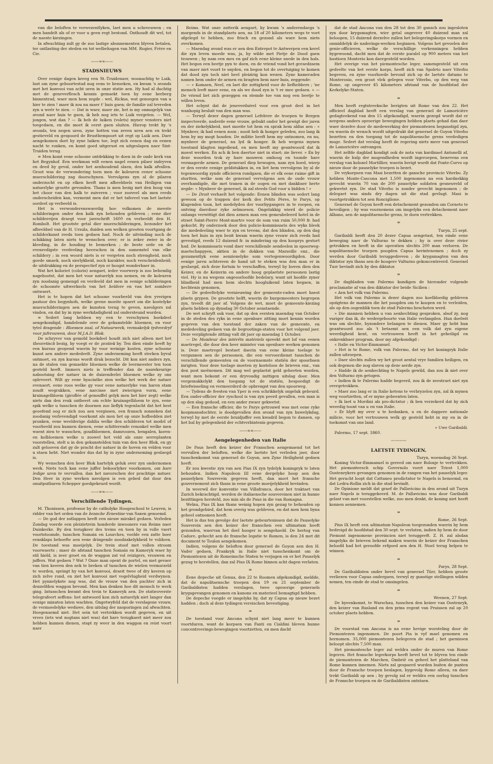van die beloften te verwezentlyken, laet men u schreeuwen ; en men handelt als of er voor u geen regt bestond. Onthoudt dit wel, tot de naeste kiezingen.
In afwachting zult gy de zoo lastige abonnementen blyven betalen, ter ontlasting der steden en tot welbehagen van MM. Rogier, Frère en Cie.
——∞∞——
STADSNIEUWS
Over eenige dagen kreeg een St.-Truidenaer, woonachtig te Luik, lust om zyne geboortestad nog eens te bezoeken, en kwam 's avonds met het konvooi van acht uren in onze statie aen. Hy had al duchtig met de geneverflesch kennis gemaekt toen hy eene herberg binnentrad, waer men hem zegde : wel, Rickus, wat genoegen van u hier te zien ! maer ik zou nu maer t' huis gaen; de familie zal tevreden zyn u weêr te zien. — Dat is waer, maer zie, het is my onmogelyk van avond naer huis te gaen, ik heb nog iets te Luik vergeten. — Wel, jongen, wat dan ? — Ik heb de luiken (volets) myner vensters niet toegedaen, en die moet ik eerst gaen sluiten. Hierop trekt hy 's avonds, ten negen uren, zyne botten van zeven uren aen en trekt gestieveld en gespoord de Brusthempoort uit regt op Luik aen. Daer aengekomen doet hy zyne luiken toe, legt zich eenen dag en eenen nacht te ronken, en komt goed uitgerust en uitgeslapen naer Sint-Truiden terug.
= Men komt eene schoone ontdekking te doen in de oude kerk van het Begynhof. Een werkman wilt eenen nagel eenen pilaer indryven en deed by geval, onder het aenhoudend slaen, den kalk afvallen. Groot was de verwondering toen men de koleuren eener schoone muerschildering zag doorschynen. Vervolgens zyn al de pilaren onderzocht en op elken heeft men afbeeldsels van Heiligen van natuerlyke grootte gevonden. Thans is men bezig met den boog van het choor van den kalk te zuiveren ; voor zooveel als men reeds onderscheiden kan, vermeint men dat er het tafereel van het laetste oordeel op verbeeld is.
Het is verwonderenswaerdig hoe volkomen de meeste schilderingen onder den kalk zyn behouden gebleven ; eene dier schildereijen draegt voor jaerschrift 1600 en verbeeldt den H. Rombolt. Het grootste getal dier muerschilderingen, bezonder het afbeeldsel van de H. Ursula, duiden aen welken grooten voortgang de schilderkunst reeds toen gedaen had. Noch de uitvinding noch de schikking laten niets te wenschen over; er is zeker zwier in de kleeding, in de houding te bemerken ; de beste orde en de evenredigste verdeeling heerschen in den samenstel van elke schildery ; in een woord niets is er vergeten noch strengheid, noch goede smaek, noch sierlykheid, noch karakter, noch verscheidenheid; de uitdrukking en de perspectief zyn er hoogst wonderbaer in.
Wat het koloriet (coloris) aengaet, ieder voorwerp is zoo behendig nagebootst, dat men het voor natuerlyk zou nemen, en de koleuren zyn zoodanig gemengd en verdeeld dat men in eenige schilderingen de schoonste uitwerksels van het heldere en van het sombere ontwaert.
Het is te hopen dat het schoone voorbeeld van den yverigen pastoor des begynhofs, welke geene moeite spaert om die kostelyke muerschilderingen aen de kunsten terug te geven, navolgers zal vinden, en dat hy in zyne werkdadigheid zal ondersteund worden.
= Sedert lang hebben wy een te verschynen boekdeel aengekondigd, handelende over de gekunstelde bloemen, en voor tytel dragende : Bloemen zaal, of Natuurwerk, vermakelyk tydverdryf voor jufvrouwen, door M.J.A.D. Blok.
De schryver van gemeld boekdeel houdt zich niet alleen met het theoretisch bezig, hy voegt er de pratiek by. Ten dien einde heeft hy een kursus geopend waerin hy voor weinige kosten, zyne schoone kunst aen andere mededeelt. Zyne onderneming heeft sterken byval ontmoet, en zyn kursus wordt druk bezocht. Dit kon niet anders zyn, na de stalen van gemaekte bloemen welke de leermeester ten toon gesteld heeft. Immers niets is treffender dan de nauwkeurige nabootsing der natuer in de duizenderlei bloemen welke zy ons opleveert. Wilt gy eene hyacinthe zien welke het werk der natuer evenaert, eene roos welke gy voor eene natuerlyke van haren stam zoudt wegrukken, eene narcisse met zwierigen vorm, eene kruinagelbloem (giroflée of genouffel gelyk men het hier zegt) welke niets dan den reuk ontbeert om echte kruinagelbloem te zyn, eene spik welke u tusschen de doornen zoo lieflyk tegenlacht dat het best geoefend oog er zich zou aen vergissen, een fransch zonneken dat zoodanig verlevendigd voorkomt als men het op onze hofbedden ziet pronken, eene weelderige dahlia welke den schilderen tot model of voorbeeld zou kunnen dienen, eene schitterende renonkel welke men waent zien te wasschen, goudbloemen, damroozen, bengalen, koren- en kolbloemen welke u zoowel het veld als onze serreplanten voorstellen, stelt u in den gekunstelden tuin van den heer Blok, en gy zult gelooven dat gy de pracht der natuer in de hoven en velden voor u staen hebt. Niet wonder dus dat hy in zyne onderneming geslaegd is.
Wy wenschen den heer Blok hartelyk geluk over zyn ondernomen werk. Niets toch kan eene juffer bekoorlyker voorkomen, om hare ledige uren te vervullen, dan het navorschen der prachtige natuer. Den Heer in zyne werken navolgen is een gebed dat door den onuitputbaren Schepper goedgekeurd wordt.
——∞∞——
Verschillende Tydingen.
M. Thonissen, professor by de catholyke Hoogeschool te Leuven, is ridder van het orden van de branche Ernestine van Saxen genoemd.
— De god der zatlappen heeft een nieuw mirakel gedaen. Verleden Zondag voerde een pleizietrein honderde inwooners van Reims naer Duinkerke. By den terugkeer des treins en toen hy in volle vaert voortstoomde, tusschen Somain en Lourches, voelde een zatte boer eensklaps behoefte aen eene dringende noodzakelykheid te voldoen. De toestand was moeijelyk. De trein stoof met vollen stroom voorwaerts ; maer de afstand tusschen Somain en Kameryk waer hy stil hield, is zeer groet en de waggon zat vol reizigers, vrouwen en juffers. Wat gedaen ? Wat ? Onze man opent de portel, en met gevaer van tien keeren den nek te breken of tusschen de wielen vermorzeld te worden, springt hy van het konvooi, draeit twee of dry keeren op zich zelve rond, en ziet het konvooi met vogelvlugheid verdwynen. Het pynnelykste nog was, dat de vrouw van den pachter zich in denzelfden waggon bevond. Men kan denken hoe dit mensch te werk ging. Intusschen kwamt den trein te Kameryk aen. De statieoverste telegrafeert seffens: het antwoord kon zich natuerlyk niet langer dan eenige minuten laten wachten. Ongetwyfeld dat de verslagene vrouw, de vermoedelyke weduwe, den uitslag der nasporingen zal afwachten. Hoegenaemd niet. Het sein tot vertrekken wordt gegeven, en uit vrees (iets wat nogtans niet was) dat hare terugkaert niet meer zou hebben kunnen dienen, stapt zy weer in den waggon en reist voort naer
Reims. Wat onze zatterik aengaet, hy kwam 's anderendaegs 's morgends in de standplaets aen, na 18 of 20 kilometers wegs te voet afgelegd te hebben, zoo frisch en gezond als ware hem niets overkomen.
— Maendag avond was er aen den Entrepot te Antwerpen een kerel die zyn leven moede was, ja, hy wilde met Pietje de Dood gaen trouwen ; hy nam een mes en gaf zich eene kleine snede in den hals. Het begon een beetje pyn te doen, en de vriend vond het geraedzaem van maer niet voort te snyden, en begon tot de overtuiging te komen dat dood zyn toch niet heel pleizirig kon wezen. Zyne kameraden namen hem onder de armen en bragten hem naer huis, zeggende:
— « Komaen, Neel, en laet die zottigheid voor de liefhebbers ; 'ne mensch leeft maer eens, en als we dood zyn is 't er mee gedaen. » — De vriend liet zich gezeggen en stemde toe van nog een beetje te willen leven.
Het schynt dat de jeneverduivel voor een groot deel in het wanhopig besluit van den man was.
— Terwyl dezer dagen generael Lefebvre de troepen te Bergen inspecteerde, naderde eene vrouw, gebukt onder het gewigt der jaren en der ziekelykheid, met moeite tot hem en sprak hem aldus aen : « Mynheer, ik had eenen zoon ; nooit heb ik honger geleden, zoo lang ik hem by my mogt houden. De militie heeft hem my ontnomen, en nu, mynheer de generael, nu lyd ik honger. Ik heb wegens mynen toestand klagten ingediend, en men heeft my geantwoord dat ik moest werken. En ach ik ben daertoe niet in staet; zie liever. » En by deze woorden trok zy hare mouwen omhoog en toonde hare vermagerde armen. De generael diep bewogen, nam zyn hoed, wierp er den eerste eenige geldstukken in, en liet hem vervolgens by al de tegenwoordig zynde officieren rondgaen, die er elk eene ruime gift in stortten, welke som de generael vervolgens aen de oude vrouw overhandigde, die met tranen in de oogen en met dankbaer herte zegde: « Mynheer de generael, ik zal steeds God voor u bidden ! »
— De Droit verhaelt het volgende: Eenen blinden was sedert lang gewoon op de trappen der kerk des Petits Pères, te Parys, op klagenden toon, het medelyden der voorbygangers in te roepen, en ontving daerdoor ryke aelmoesen. Ongelukkig wierd de policie onlangs verwittigt dat dien armen man een gemeubeleerd hotel in de straet Saint-Pierre Mont-martre voor de som van ruim 50,000 fr. had gekocht. By onderzoek door den policie-kommissaris des wyks bleek die mededeeling waer te zyn en tevens, dat den blinden, op den dag toen het huis in zyn bezit kwam waerin zyne vrouw zich reeds had gevestigd, reeds 12 duizend fr. in mindering op den kooprys gestort had. De kommissaris vond daer verschillende aendeelen in spoorweg-maetschappyen, aktien in de dokken van Marseille enz., die gezamentlyk eene aenzienelyke som vertegenwoordigden. Door eenige jaren achtereen de hand uit te steken was den man er in geslaegd, zich deze fortuin te verschaffen, terwyl hy boven dien den Keizer, en de Keizerin en andere hoog geplaetste persoonen lastig viel. Hy is nu wegens ongeoorloofde bedelary, want uit hoofde zyner blindheid had men hem slechts hoogluikend laten begaen, in hechtenis genomen,
— De gedeeltelyke vernieuwing der gemeente-raden moet haest plaets grypen. De grootste helft, waerin de burgemeesters begrepen zyn, treedt dit jaer af. Volgens de wet, moet de gemeente-kiezing plaets hebben op dynsdag 30 October aenstaende.
De wet schryft ook voor, dat op den eersten maendag van October in de steden des ryks in eene openbare zitting moet kennis worden gegeven van den toestand der zaken van de gemeente, en mededeeling gedaen van de begrootings-staten voor het volgend jaer. Deze verpligtende zitting valt dit jaer op maendag 1 October.
— De Moniteur des intérêts matériels spreekt met lof van eenen maetregel, die door den heer minister van openbare werken genomen is. Deze maetregel bestaet daerin van eene kleine toelage te vergunnen aen de persoonen, die een vervoerdienst tusschen de verschillende gemeenten en de voornaemste statiën der spoorbaen inrigten. Voor deze toelage moeten zy kosteloos de brieven enz., van den post meênemen. Dit mag wel geplaetst geld geheeten worden, want men bekomt er een dryvoudig nuttigen uitslag door. Men vergemakkelykt den toegang tot de statiën, bespoedigt de briefwisseling en vermeerderd de opbrengst van den spoorweg.
— Tydens de feesten van Yper is een schrikkelyk ongeluk gebeurd. Een onder-officier der ryschool is van zyn peerd gevallen, een man is op den slag gedood, en een ander zwaer gekwetst.
— Een fransche officier, die te Parys getrouwd was met eene ryke koopmansdochter, is doodgevallen den avond van zyn huwelykdag, terwyl hy met de eerste bruidjuffer een kwadril begon te dansen, op het bal by gelegenheid der echtverbintenis gegeven.
——∞∞——
Aengelegenheden van Italie
De Paus heeft den keizer der Franschen aengemaend tot het vervullen der beloften, welke die laetste het verleden jaer, door tusschenkomst van generael de Goyon, aen Zyne Heiligheid gedaen heeft.
Er zou kwestie zyn van aen Pius IX zyn tydelyk koningryk te laten behouden. Indien Napoleon III eene dergelyke hoop aen den pauselyken Souverein gegeven heeft, dan moet het fransche gouvernement zich thans in eene groote moeijelykheid bevinden.
In weerwil der konventie van Villafranca, door het traktaet van Zurich bekrachtigd, werden de italiaensche souvereinen niet in hunne bezittingen hersteld, zoo min als de Paus in die van Romagna.
Welnu, Pius IX kan thans weinig hopen zyn gezag te behouden op het grondgebied, dat hem overig was gebleven, en dat men hem byna geheel ontnomen heeft.
Het is dus ten gevolge der laetste gebeurtenissen dat de Pauselyke Souverein aen den keizer der franschen een ultimatum heeft gezonden, waervan het doel hooger is aengehaeld. De hertog van Cadore, gehecht aen de fransche legatie te Romen, is den 24 met dit document te Toulon aengekomen.
Indien, volgens de beloften door generael de Goyon aen den H. Vader gedaen, Frankryk in Italie niet tusschenkomt om de Piemontezen uit de Romeinsche Staten te verjagen en er het Pauselyk gezag te herstellen, dan zal Pius IX Rome binnen acht dagen verlaten.
=
Eene depeche uit Genua, den 22 te Roomen afgekondigd, meldde, dat de napolitaensche troepen den 19 en 21 september de Garibaldisten hadden verslagen, twee oproerige generaels krygsgevangen genomen en kanons en materieel bemagtigd hebben.
De depeche voegde er insgelyks by, dat zy Capua op nieuw bezet hadden ; doch al deze tydingen vereischen bevestiging.
=
De toestand voor Ancona schynt niet lang meer te kunnen voortduren, want de korpsen van Fanti en Cialdini bleven hunne concentreerings-bewegingen voortzetten, en men dacht
dat de stad Ancona van den 28 tot den 30 gansch zou ingesloten zyn door krygsmagten, wier getal ongeveer 40 duizend man zal beloopen, 15 duizend derzelve zullen het belegeringskorps vormen en onmiddelyk de naderings-werken beginnen. Volgens het gevoelen der genie-officieren, welke de verschillige verkenningen hebben bygewoond, dacht men dat de eerste paralel op 900 meters van het bastioen Monterio kon daergesteld worden.
Het overige van het piemontesche leger, samengesteld uit een gedeelte van het eerste korps, heeft zich van Spoleto naer Viterbo begeven, en zyne voorhoede bevond zich op de laetste datums te Monterosio, een groot vlek gelegen voor Viterbo, op den weg van Rome, op ongeveer 45 kilometers afstand van de hoofdstad der Kerkelyke-Staten.
=
Men heeft regtstreeksche berigten uit Rome van den 22. Het officieel dagblad heeft een verslag van generael de Lamoricière gedagteekend van den 15 afgekondigd, waerin gezegd wordt dat er nergens anders oproerige bewegingen hebben plaets gehad dan daer waer dezelve door de medewerking der piemontezen begunstigd zyn, en waerin de wensch wordt uitgedrukt dat generael de Goyon Viterbo bezetten en den toegang tot de napolitaensche grens verdedigen moge. Sedert dat verslag heeft de regering niets meer van generael de Lamoricière ontvangen.
Het zelfde dagblad kondigt ook de nota van kardinael Antonelli af, waerin de hulp der mogendheden wordt ingeroepen, benevens een verslag van kolonel Mortillier, waerin berigt wordt dat Ponte-Corvo op nieuw door de pauselyke troepen is bezet.
De vrykorpsen van Masi bezetten de gansche provincie Viterbo. Zy hebben Monte-Cascona met 1,500 ingenomen na een hardnekkig gevecht waerin 70 van de 200 pauselyke soldaten gesneuveld of gekwetst zyn. De stad Viterbo is zonder gevecht ingenomen ; de delegaet was sinds dry dagen uit die stad gevlugt. Masi is voortgetrokken tot aen Ronciglione.
Generael de Goyon heeft een detachement gezonden om Corneto te beveiligen ; hy was voornemens om insgelyks een detachement naer Albano, aen de napolitaensche grens, te doen vertrekken.
=
Turyn, 25 sept.
Garibaldi heeft den 20 dezer Capua aengetast, ten einde eene beweging naer de Vulturno te dekken ; hy is over deze rivier getrokken en heeft in die operatien slechts 200 man verloren. De napolitaensche troepen poogden Capua herintenemen ; doch zy werden door Garibaldi teruggedreven ; de krygsmagten van den diktator zyn thans aen de hoogere Vulturno gekoncentreerd. Generael Turr bevindt zich by den diktator.
=
De dagbladen van Palermo kondigen de hieronder volgende proclamatie af van den diktator der beide Sicilien :
« Aen het volk van Palermo.
Het volk van Palermo is dezer dagen zoo koelbloedig gebleven opzigtens de mannen die het poogden om te koopen en te verleiden, als op den oogenblik toen de stad Palermo beschoten werd.
» Die mannen hebben u van aenhechting gesproken, alsof zy, nog vuriger dan ik, de wedergeboorte van Italie verlangden. Hun doelwit was om slechte, byzondere belangen te dienen. Maer gy hebt hun geantwoord zoo als 't betaemt aen een volk dat zyn eigene weerdigheid kent, en vertrouwen heeft in het geheiligd en onkrenkbaer program, door my afgekondigd :
« Italie en Victor-Emmanuel.
» Het is te Rome, volk van Palermo, dat wy het koningryk Italie zullen uitroepen.
» Daer slechts zullen wy het groot aental vrye familien heiligen, en ook degenen die nog slaven op deze aerde zyn.
» Hadde ik de aenhechting te Napels gewild, dan zou ik niet over den Volturno zyn getogen.
» Indien ik te Palermo hadde begeerd, zou ik de zeestraet niet zyn overgetrokken.
» Maer zoo lang er in Italie ketens te verbryzelen zyn, zal ik mynen weg voortzetten, of er myne gebeenten laten.
» Ik laet u Mordini als pro-dictator ; ik ben verzekerd dat hy zich weerdig toont van u en van Italie.
» Er blyft my over u te bedanken, u en de dappere nationale milicie, voor het vertrouwen welk gy gesteld hebt in my en in de toekomst van ons land.
» Uwe Garibaldi.
Palermo, 17 sept. 1860.
————
LAETSTE TYDINGEN.
Turyn, woensdag 26 Sept.
Koning Victor-Emmanuel is gereed om naer Bolonje te vertrekken. Het piemonteesch schip Governolo voert naer Triest 1,000 Oostenrykers gevangen genomen in de rangen van het pauselyk leger. Het gerucht loopt dat Cattaneo prodictator te Napels is benoemd, en dat Ledru-Rollin zich in die stad bevindt.
De Opinione meldt dat graef de Pallavicino in den avond uit Turyn naer Napels is teruggekeerd. M. de Pallavicino was door Garibaldi gelast van met voorstellen welke, zoo men denkt, de koning niet heeft konnen aennemen.
=
Rome, 26 Sept.
Pius IX heeft een ultimatum Napoleon toegezonden waerin hy hem bedreigd de hoofdstad den 30 sept. te verlaten, indien hy hem de door Piemont ingenomene provincien niet teruggeeft. Z. H. zal alsdan insgelyks de brieven bekend maken waerin de keizer der Franschen beloofd had het geroofde erfgoed aen den H. Stoel terug helpen te winnen.
=
Parys, 28 Sept.
De Garibaldisten onder bevel van generael Türr, hebben groote verliezen voor Capua ondergaen, terwyl zy gunstige stellingen wilden nemen, ten einde de stad te omsingelen.
=
Weenen, 27 Sept.
De byeenkomst, te Warschau, tusschen den keizer van Oostenryk, den keizer van Rusland en den prins regent van Pruissen zal op 20 october plaets hebben.
=
De voorstad van Ancona is na eene hevige worsteling door de Piemontezen ingenomen. De poort Pia is vyf mael genomen en hernomen. 35,000 piemontezen belegeren de stad ; het garnizoen beloopt slechts 7,500 man.
Het piemontesche leger zal weldra onder de muren van Rome legeren. Het fransche legerkorps heeft bevel tot te blyven ten einde de piemontezen de Marchen, Ombrië en geheel het platteland van Rome kunnen innemen. Niets zal gespaerd worden buiten de punten door de Fransche troepen beslagen, bygevolg Rome alleen, en daer trekt Garibaldi op aen ; by gevolg zal er weldra een oorlog tusschen de Fransche troepen en de Garibaldisten ontstaen.